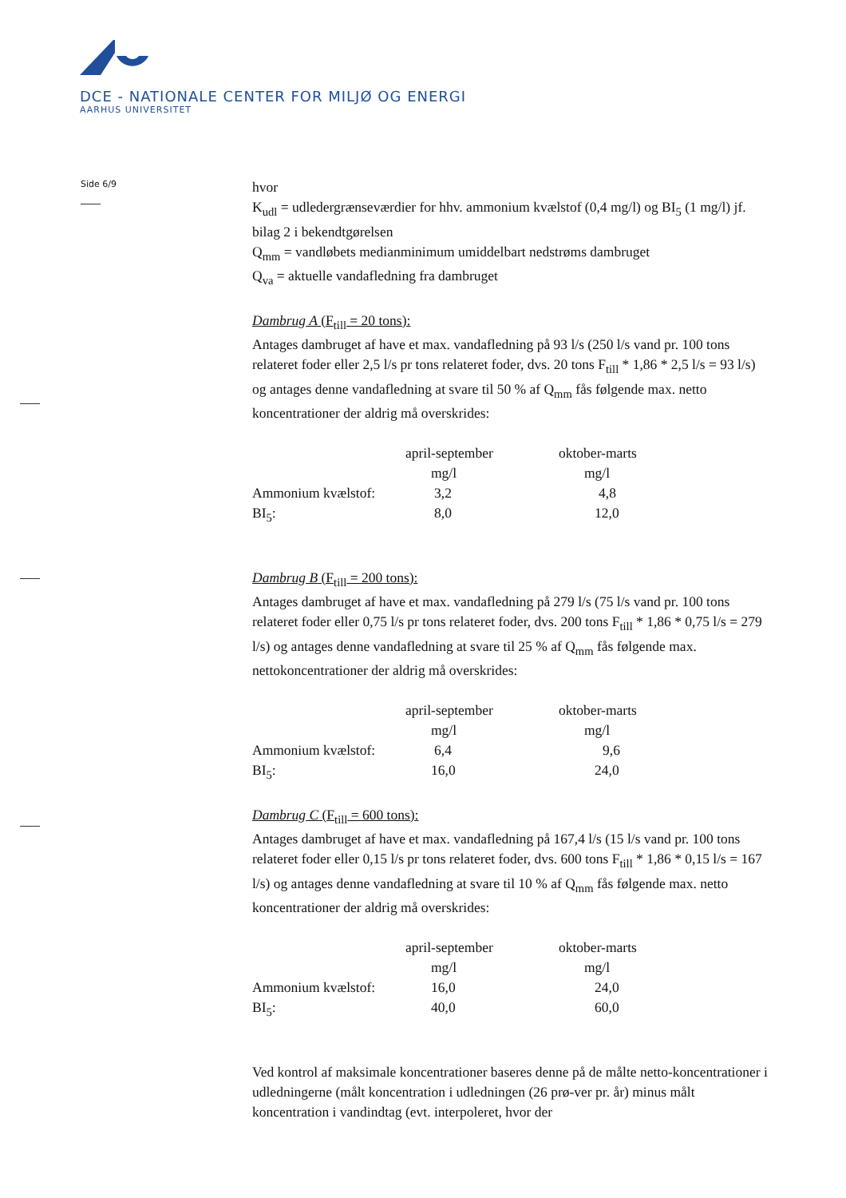DCE - NATIONALE CENTER FOR MILJØ OG ENERGI
AARHUS UNIVERSITET
Side 6/9
hvor
K<sub>udl</sub> = udledergrænseværdier for hhv. ammonium kvælstof (0,4 mg/l) og BI<sub>5</sub> (1 mg/l) jf. bilag 2 i bekendtgørelsen
Q<sub>mm</sub> = vandløbets medianminimum umiddelbart nedstrøms dambruget
Q<sub>va</sub> = aktuelle vandafledning fra dambruget
Dambrug A (F<sub>till</sub> = 20 tons):
Antages dambruget af have et max. vandafledning på 93 l/s (250 l/s vand pr. 100 tons relateret foder eller 2,5 l/s pr tons relateret foder, dvs. 20 tons F<sub>till</sub> * 1,86 * 2,5 l/s = 93 l/s) og antages denne vandafledning at svare til 50 % af Q<sub>mm</sub> fås følgende max. netto koncentrationer der aldrig må overskrides:
| | april-september | oktober-marts |
| | mg/l | mg/l |
| Ammonium kvælstof: | 3,2 | 4,8 |
| BI<sub>5</sub>: | 8,0 | 12,0 |
Dambrug B (F<sub>till</sub> = 200 tons):
Antages dambruget af have et max. vandafledning på 279 l/s (75 l/s vand pr. 100 tons relateret foder eller 0,75 l/s pr tons relateret foder, dvs. 200 tons F<sub>till</sub> * 1,86 * 0,75 l/s = 279 l/s) og antages denne vandafledning at svare til 25 % af Q<sub>mm</sub> fås følgende max. nettokoncentrationer der aldrig må overskrides:
| | april-september | oktober-marts |
| | mg/l | mg/l |
| Ammonium kvælstof: | 6,4 | 9,6 |
| BI<sub>5</sub>: | 16,0 | 24,0 |
Dambrug C (F<sub>till</sub> = 600 tons):
Antages dambruget af have et max. vandafledning på 167,4 l/s (15 l/s vand pr. 100 tons relateret foder eller 0,15 l/s pr tons relateret foder, dvs. 600 tons F<sub>till</sub> * 1,86 * 0,15 l/s = 167 l/s) og antages denne vandafledning at svare til 10 % af Q<sub>mm</sub> fås følgende max. netto koncentrationer der aldrig må overskrides:
| | april-september | oktober-marts |
| | mg/l | mg/l |
| Ammonium kvælstof: | 16,0 | 24,0 |
| BI<sub>5</sub>: | 40,0 | 60,0 |
Ved kontrol af maksimale koncentrationer baseres denne på de målte netto-koncentrationer i udledningerne (målt koncentration i udledningen (26 prø-ver pr. år) minus målt koncentration i vandindtag (evt. interpoleret, hvor der